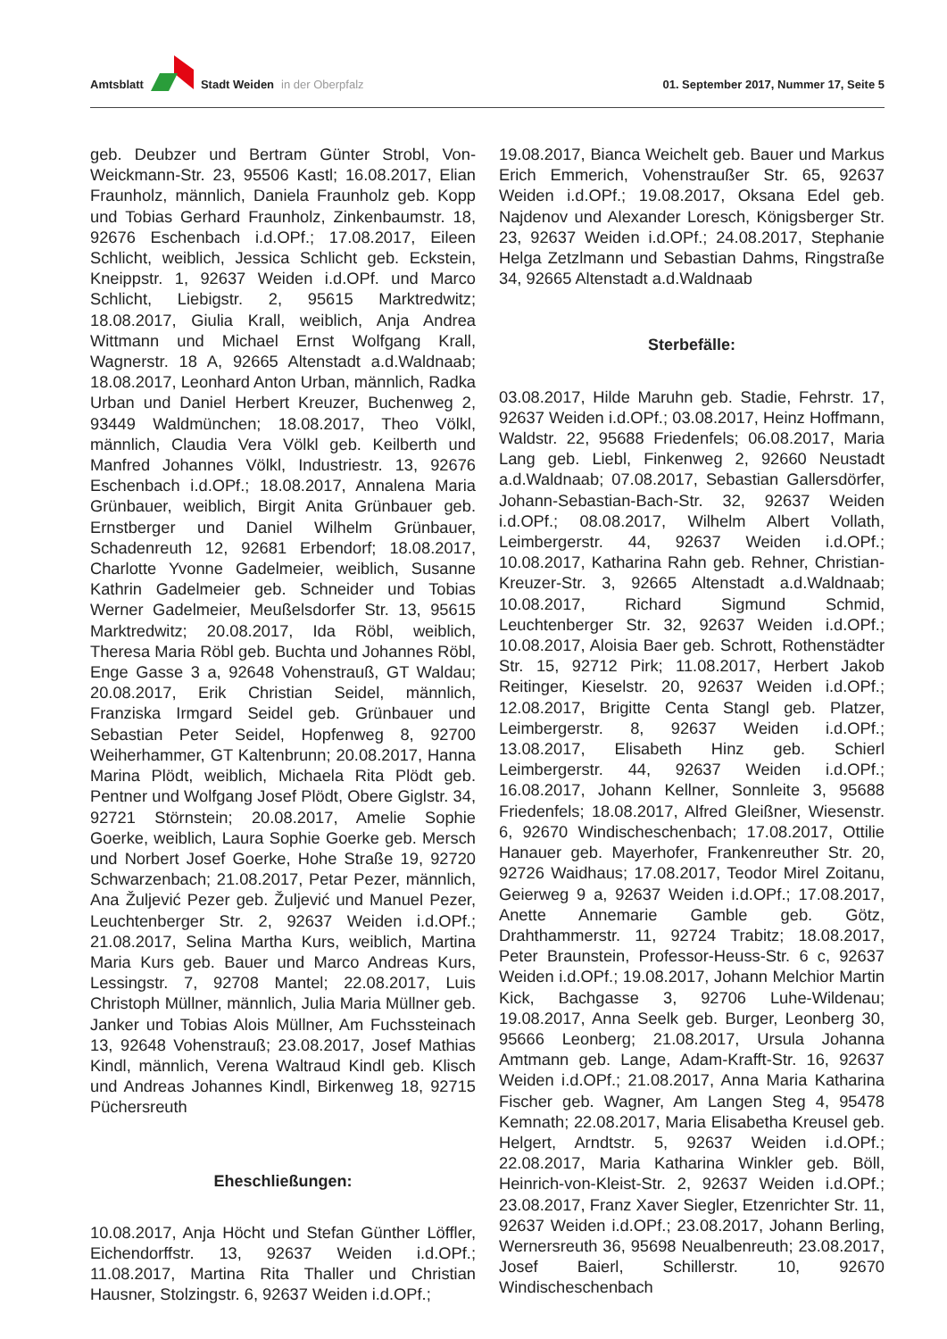Amtsblatt Stadt Weiden in der Oberpfalz
01. September 2017, Nummer 17, Seite 5
geb. Deubzer und Bertram Günter Strobl, Von-Weickmann-Str. 23, 95506 Kastl; 16.08.2017, Elian Fraunholz, männlich, Daniela Fraunholz geb. Kopp und Tobias Gerhard Fraunholz, Zinkenbaumstr. 18, 92676 Eschenbach i.d.OPf.; 17.08.2017, Eileen Schlicht, weiblich, Jessica Schlicht geb. Eckstein, Kneippstr. 1, 92637 Weiden i.d.OPf. und Marco Schlicht, Liebigstr. 2, 95615 Marktredwitz; 18.08.2017, Giulia Krall, weiblich, Anja Andrea Wittmann und Michael Ernst Wolfgang Krall, Wagnerstr. 18 A, 92665 Altenstadt a.d.Waldnaab; 18.08.2017, Leonhard Anton Urban, männlich, Radka Urban und Daniel Herbert Kreuzer, Buchenweg 2, 93449 Waldmünchen; 18.08.2017, Theo Völkl, männlich, Claudia Vera Völkl geb. Keilberth und Manfred Johannes Völkl, Industriestr. 13, 92676 Eschenbach i.d.OPf.; 18.08.2017, Annalena Maria Grünbauer, weiblich, Birgit Anita Grünbauer geb. Ernstberger und Daniel Wilhelm Grünbauer, Schadenreuth 12, 92681 Erbendorf; 18.08.2017, Charlotte Yvonne Gadelmeier, weiblich, Susanne Kathrin Gadelmeier geb. Schneider und Tobias Werner Gadelmeier, Meußelsdorfer Str. 13, 95615 Marktredwitz; 20.08.2017, Ida Röbl, weiblich, Theresa Maria Röbl geb. Buchta und Johannes Röbl, Enge Gasse 3 a, 92648 Vohenstrauß, GT Waldau; 20.08.2017, Erik Christian Seidel, männlich, Franziska Irmgard Seidel geb. Grünbauer und Sebastian Peter Seidel, Hopfenweg 8, 92700 Weiherhammer, GT Kaltenbrunn; 20.08.2017, Hanna Marina Plödt, weiblich, Michaela Rita Plödt geb. Pentner und Wolfgang Josef Plödt, Obere Giglstr. 34, 92721 Störnstein; 20.08.2017, Amelie Sophie Goerke, weiblich, Laura Sophie Goerke geb. Mersch und Norbert Josef Goerke, Hohe Straße 19, 92720 Schwarzenbach; 21.08.2017, Petar Pezer, männlich, Ana Žuljević Pezer geb. Žuljević und Manuel Pezer, Leuchtenberger Str. 2, 92637 Weiden i.d.OPf.; 21.08.2017, Selina Martha Kurs, weiblich, Martina Maria Kurs geb. Bauer und Marco Andreas Kurs, Lessingstr. 7, 92708 Mantel; 22.08.2017, Luis Christoph Müllner, männlich, Julia Maria Müllner geb. Janker und Tobias Alois Müllner, Am Fuchssteinach 13, 92648 Vohenstrauß; 23.08.2017, Josef Mathias Kindl, männlich, Verena Waltraud Kindl geb. Klisch und Andreas Johannes Kindl, Birkenweg 18, 92715 Püchersreuth
Eheschließungen:
10.08.2017, Anja Höcht und Stefan Günther Löffler, Eichendorffstr. 13, 92637 Weiden i.d.OPf.; 11.08.2017, Martina Rita Thaller und Christian Hausner, Stolzingstr. 6, 92637 Weiden i.d.OPf.;
19.08.2017, Bianca Weichelt geb. Bauer und Markus Erich Emmerich, Vohenstraußer Str. 65, 92637 Weiden i.d.OPf.; 19.08.2017, Oksana Edel geb. Najdenov und Alexander Loresch, Königsberger Str. 23, 92637 Weiden i.d.OPf.; 24.08.2017, Stephanie Helga Zetzlmann und Sebastian Dahms, Ringstraße 34, 92665 Altenstadt a.d.Waldnaab
Sterbefälle:
03.08.2017, Hilde Maruhn geb. Stadie, Fehrstr. 17, 92637 Weiden i.d.OPf.; 03.08.2017, Heinz Hoffmann, Waldstr. 22, 95688 Friedenfels; 06.08.2017, Maria Lang geb. Liebl, Finkenweg 2, 92660 Neustadt a.d.Waldnaab; 07.08.2017, Sebastian Gallersdörfer, Johann-Sebastian-Bach-Str. 32, 92637 Weiden i.d.OPf.; 08.08.2017, Wilhelm Albert Vollath, Leimbergerstr. 44, 92637 Weiden i.d.OPf.; 10.08.2017, Katharina Rahn geb. Rehner, Christian-Kreuzer-Str. 3, 92665 Altenstadt a.d.Waldnaab; 10.08.2017, Richard Sigmund Schmid, Leuchtenberger Str. 32, 92637 Weiden i.d.OPf.; 10.08.2017, Aloisia Baer geb. Schrott, Rothenstädter Str. 15, 92712 Pirk; 11.08.2017, Herbert Jakob Reitinger, Kieselstr. 20, 92637 Weiden i.d.OPf.; 12.08.2017, Brigitte Centa Stangl geb. Platzer, Leimbergerstr. 8, 92637 Weiden i.d.OPf.; 13.08.2017, Elisabeth Hinz geb. Schierl Leimbergerstr. 44, 92637 Weiden i.d.OPf.; 16.08.2017, Johann Kellner, Sonnleite 3, 95688 Friedenfels; 18.08.2017, Alfred Gleißner, Wiesenstr. 6, 92670 Windischeschenbach; 17.08.2017, Ottilie Hanauer geb. Mayerhofer, Frankenreuther Str. 20, 92726 Waidhaus; 17.08.2017, Teodor Mirel Zoitanu, Geierweg 9 a, 92637 Weiden i.d.OPf.; 17.08.2017, Anette Annemarie Gamble geb. Götz, Drahthammerstr. 11, 92724 Trabitz; 18.08.2017, Peter Braunstein, Professor-Heuss-Str. 6 c, 92637 Weiden i.d.OPf.; 19.08.2017, Johann Melchior Martin Kick, Bachgasse 3, 92706 Luhe-Wildenau; 19.08.2017, Anna Seelk geb. Burger, Leonberg 30, 95666 Leonberg; 21.08.2017, Ursula Johanna Amtmann geb. Lange, Adam-Krafft-Str. 16, 92637 Weiden i.d.OPf.; 21.08.2017, Anna Maria Katharina Fischer geb. Wagner, Am Langen Steg 4, 95478 Kemnath; 22.08.2017, Maria Elisabetha Kreusel geb. Helgert, Arndtstr. 5, 92637 Weiden i.d.OPf.; 22.08.2017, Maria Katharina Winkler geb. Böll, Heinrich-von-Kleist-Str. 2, 92637 Weiden i.d.OPf.; 23.08.2017, Franz Xaver Siegler, Etzenrichter Str. 11, 92637 Weiden i.d.OPf.; 23.08.2017, Johann Berling, Wernersreuth 36, 95698 Neualbenreuth; 23.08.2017, Josef Baierl, Schillerstr. 10, 92670 Windischeschenbach